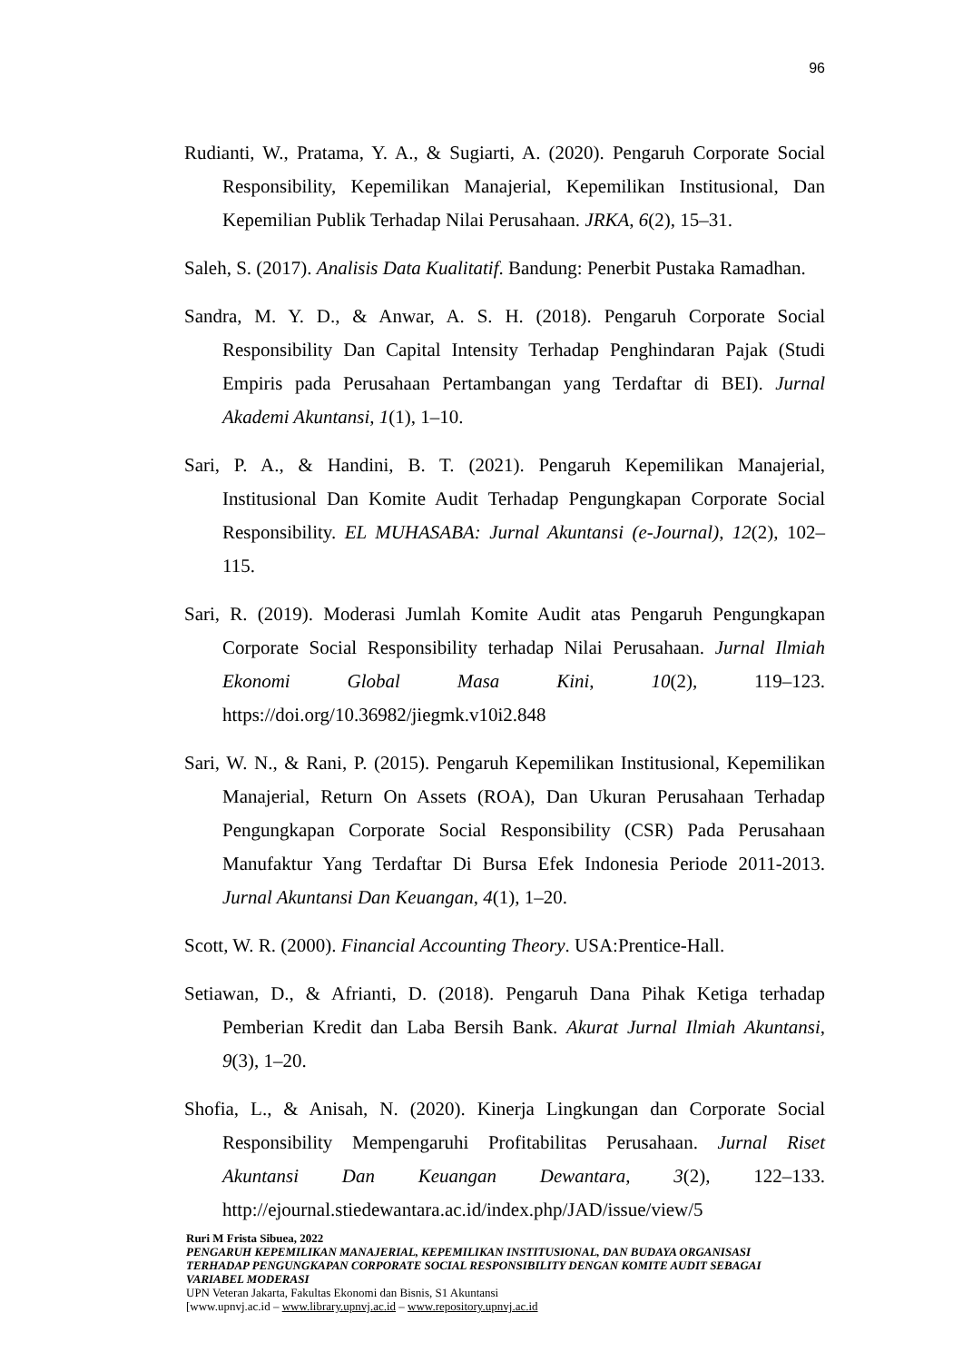96
Rudianti, W., Pratama, Y. A., & Sugiarti, A. (2020). Pengaruh Corporate Social Responsibility, Kepemilikan Manajerial, Kepemilikan Institusional, Dan Kepemilian Publik Terhadap Nilai Perusahaan. JRKA, 6(2), 15–31.
Saleh, S. (2017). Analisis Data Kualitatif. Bandung: Penerbit Pustaka Ramadhan.
Sandra, M. Y. D., & Anwar, A. S. H. (2018). Pengaruh Corporate Social Responsibility Dan Capital Intensity Terhadap Penghindaran Pajak (Studi Empiris pada Perusahaan Pertambangan yang Terdaftar di BEI). Jurnal Akademi Akuntansi, 1(1), 1–10.
Sari, P. A., & Handini, B. T. (2021). Pengaruh Kepemilikan Manajerial, Institusional Dan Komite Audit Terhadap Pengungkapan Corporate Social Responsibility. EL MUHASABA: Jurnal Akuntansi (e-Journal), 12(2), 102–115.
Sari, R. (2019). Moderasi Jumlah Komite Audit atas Pengaruh Pengungkapan Corporate Social Responsibility terhadap Nilai Perusahaan. Jurnal Ilmiah Ekonomi Global Masa Kini, 10(2), 119–123. https://doi.org/10.36982/jiegmk.v10i2.848
Sari, W. N., & Rani, P. (2015). Pengaruh Kepemilikan Institusional, Kepemilikan Manajerial, Return On Assets (ROA), Dan Ukuran Perusahaan Terhadap Pengungkapan Corporate Social Responsibility (CSR) Pada Perusahaan Manufaktur Yang Terdaftar Di Bursa Efek Indonesia Periode 2011-2013. Jurnal Akuntansi Dan Keuangan, 4(1), 1–20.
Scott, W. R. (2000). Financial Accounting Theory. USA:Prentice-Hall.
Setiawan, D., & Afrianti, D. (2018). Pengaruh Dana Pihak Ketiga terhadap Pemberian Kredit dan Laba Bersih Bank. Akurat Jurnal Ilmiah Akuntansi, 9(3), 1–20.
Shofia, L., & Anisah, N. (2020). Kinerja Lingkungan dan Corporate Social Responsibility Mempengaruhi Profitabilitas Perusahaan. Jurnal Riset Akuntansi Dan Keuangan Dewantara, 3(2), 122–133. http://ejournal.stiedewantara.ac.id/index.php/JAD/issue/view/5
Ruri M Frista Sibuea, 2022
PENGARUH KEPEMILIKAN MANAJERIAL, KEPEMILIKAN INSTITUSIONAL, DAN BUDAYA ORGANISASI TERHADAP PENGUNGKAPAN CORPORATE SOCIAL RESPONSIBILITY DENGAN KOMITE AUDIT SEBAGAI VARIABEL MODERASI
UPN Veteran Jakarta, Fakultas Ekonomi dan Bisnis, S1 Akuntansi
[www.upnvj.ac.id – www.library.upnvj.ac.id – www.repository.upnvj.ac.id